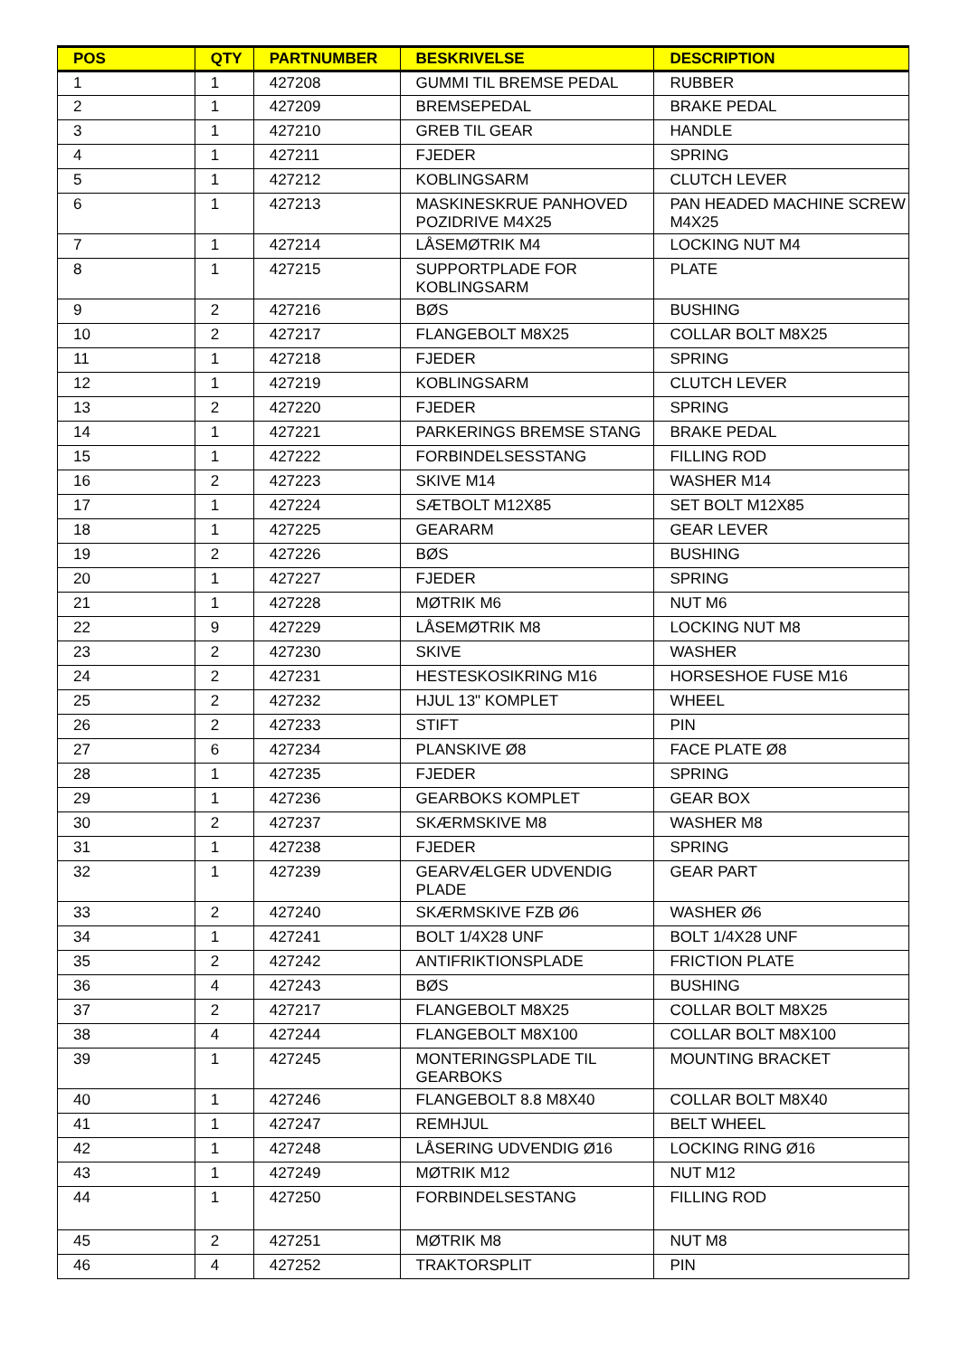| POS | QTY | PARTNUMBER | BESKRIVELSE | DESCRIPTION |
| --- | --- | --- | --- | --- |
| 1 | 1 | 427208 | GUMMI TIL BREMSE PEDAL | RUBBER |
| 2 | 1 | 427209 | BREMSEPEDAL | BRAKE PEDAL |
| 3 | 1 | 427210 | GREB TIL GEAR | HANDLE |
| 4 | 1 | 427211 | FJEDER | SPRING |
| 5 | 1 | 427212 | KOBLINGSARM | CLUTCH LEVER |
| 6 | 1 | 427213 | MASKINESKRUE PANHOVED POZIDRIVE M4X25 | PAN HEADED MACHINE SCREW M4X25 |
| 7 | 1 | 427214 | LÅSEMØTRIK M4 | LOCKING NUT M4 |
| 8 | 1 | 427215 | SUPPORTPLADE FOR KOBLINGSARM | PLATE |
| 9 | 2 | 427216 | BØS | BUSHING |
| 10 | 2 | 427217 | FLANGEBOLT M8X25 | COLLAR BOLT M8X25 |
| 11 | 1 | 427218 | FJEDER | SPRING |
| 12 | 1 | 427219 | KOBLINGSARM | CLUTCH LEVER |
| 13 | 2 | 427220 | FJEDER | SPRING |
| 14 | 1 | 427221 | PARKERINGS BREMSE STANG | BRAKE PEDAL |
| 15 | 1 | 427222 | FORBINDELSESSTANG | FILLING ROD |
| 16 | 2 | 427223 | SKIVE M14 | WASHER M14 |
| 17 | 1 | 427224 | SÆTBOLT M12X85 | SET BOLT M12X85 |
| 18 | 1 | 427225 | GEARARM | GEAR LEVER |
| 19 | 2 | 427226 | BØS | BUSHING |
| 20 | 1 | 427227 | FJEDER | SPRING |
| 21 | 1 | 427228 | MØTRIK M6 | NUT M6 |
| 22 | 9 | 427229 | LÅSEMØTRIK M8 | LOCKING NUT M8 |
| 23 | 2 | 427230 | SKIVE | WASHER |
| 24 | 2 | 427231 | HESTESKOSIKRING M16 | HORSESHOE FUSE M16 |
| 25 | 2 | 427232 | HJUL 13" KOMPLET | WHEEL |
| 26 | 2 | 427233 | STIFT | PIN |
| 27 | 6 | 427234 | PLANSKIVE Ø8 | FACE PLATE Ø8 |
| 28 | 1 | 427235 | FJEDER | SPRING |
| 29 | 1 | 427236 | GEARBOKS KOMPLET | GEAR BOX |
| 30 | 2 | 427237 | SKÆRMSKIVE M8 | WASHER M8 |
| 31 | 1 | 427238 | FJEDER | SPRING |
| 32 | 1 | 427239 | GEARVÆLGER UDVENDIG PLADE | GEAR PART |
| 33 | 2 | 427240 | SKÆRMSKIVE FZB Ø6 | WASHER Ø6 |
| 34 | 1 | 427241 | BOLT 1/4X28 UNF | BOLT 1/4X28 UNF |
| 35 | 2 | 427242 | ANTIFRIKTIONSPLADE | FRICTION PLATE |
| 36 | 4 | 427243 | BØS | BUSHING |
| 37 | 2 | 427217 | FLANGEBOLT M8X25 | COLLAR BOLT M8X25 |
| 38 | 4 | 427244 | FLANGEBOLT M8X100 | COLLAR BOLT M8X100 |
| 39 | 1 | 427245 | MONTERINGSPLADE TIL GEARBOKS | MOUNTING BRACKET |
| 40 | 1 | 427246 | FLANGEBOLT 8.8 M8X40 | COLLAR BOLT M8X40 |
| 41 | 1 | 427247 | REMHJUL | BELT WHEEL |
| 42 | 1 | 427248 | LÅSERING UDVENDIG Ø16 | LOCKING RING Ø16 |
| 43 | 1 | 427249 | MØTRIK M12 | NUT M12 |
| 44 | 1 | 427250 | FORBINDELSESTANG | FILLING ROD |
| 45 | 2 | 427251 | MØTRIK M8 | NUT M8 |
| 46 | 4 | 427252 | TRAKTORSPLIT | PIN |